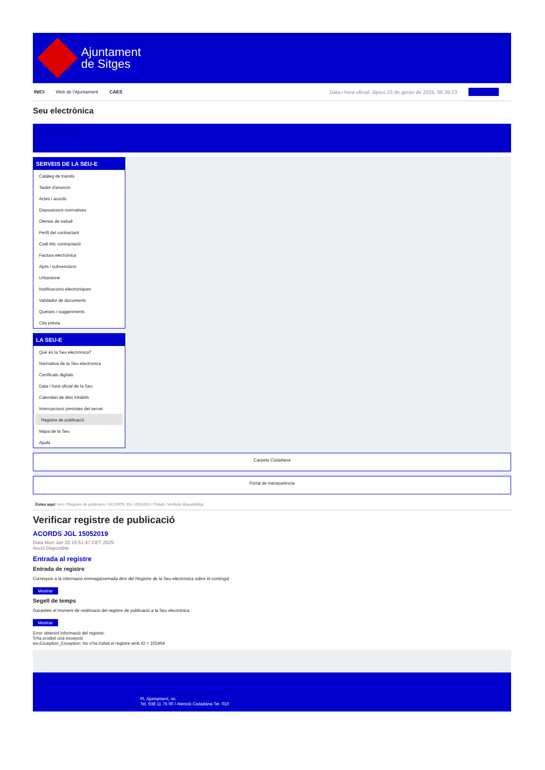Ajuntament
de Sitges
INICI Web de l'Ajuntament CAES Data i hora oficial: dijous 23 de gener de 2025, 06:39:23 Directorios
Seu electrònica
Obtenir còpia autèntica
SERVEIS DE LA SEU-E
Catàleg de tràmits
Tauler d'anuncis
Actes i acords
Disposicions normatives
Ofertes de treball
Perfil del contractant
Codi ètic contractació
Factura electrònica
Ajuts i subvencions
Urbanisme
Notificacions electròniques
Validador de documents
Queixes i suggeriments
Cita prèvia
LA SEU-E
Què és la Seu electrònica?
Normativa de la Seu electrònica
Certificats digitals
Data i hora oficial de la Seu
Calendari de dies inhàbils
Interrupcions previstes del servei
Registre de publicació
Mapa de la Seu
Ajuda
Carpeta Ciutadana
Portal de transparència
Esteu aquí: Inici / Registre de publicació / ACORDS JGL 15052019 / Detall / Verificar disponibilitat
Verificar registre de publicació
ACORDS JGL 15052019
Data Mon Jan 20 15:51:47 CET 2025
Acció Disponible
Entrada al registre
Entrada de registre
Correspon a la informació emmagatzemada dins del Registre de la Seu electrònica sobre el contingut
Mostrar
Segell de temps
Garanteix el moment de realització del registre de publicació a la Seu electrònica
Mostrar
Error obtenint informació del registre:
S'ha produit una excepció
ws.Exception_Exception: No s'ha trobat el registre amb ID = 102464
Pl. Ajuntament, sn.
Tel. 938 11 76 00 / Atenció Ciutadana Tel. 010